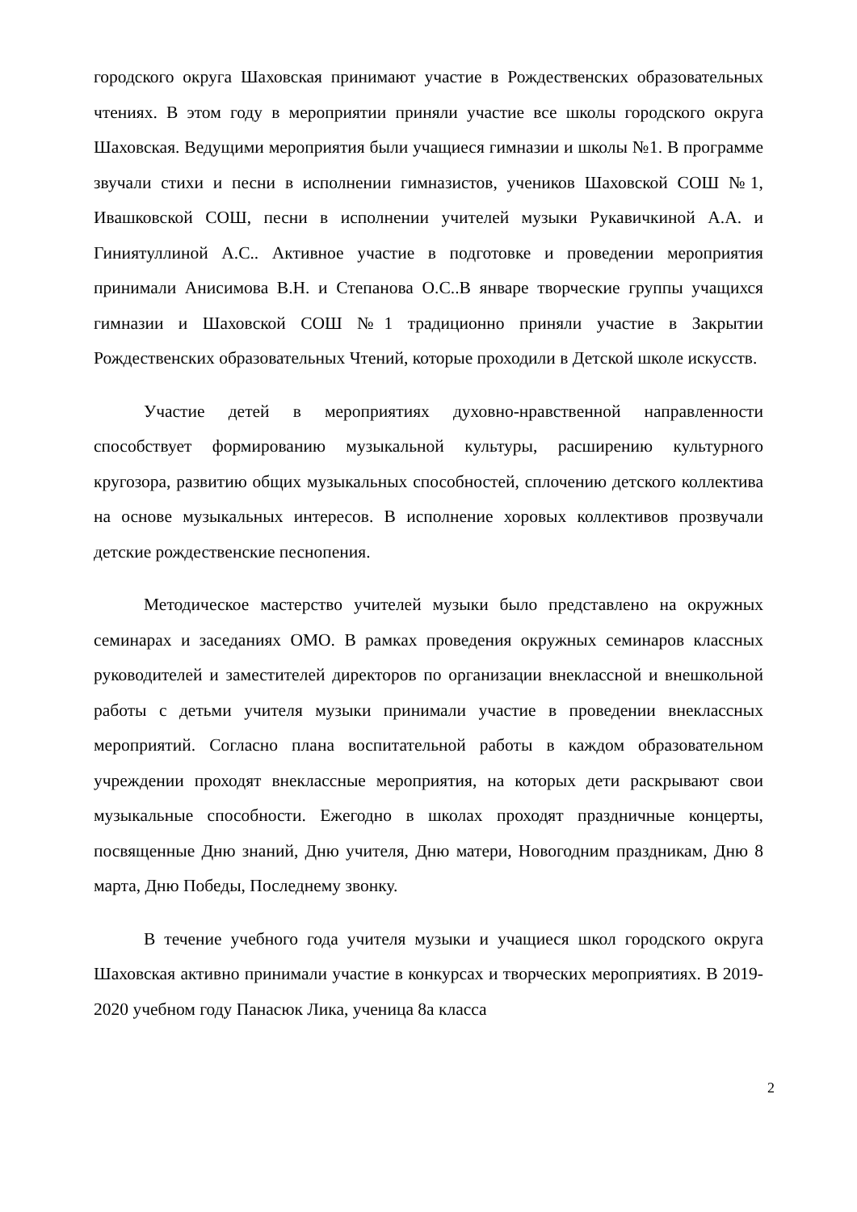городского округа Шаховская принимают участие в Рождественских образовательных чтениях. В этом году в мероприятии приняли участие все школы городского округа Шаховская. Ведущими мероприятия были учащиеся гимназии и школы №1. В программе звучали стихи и песни в исполнении гимназистов, учеников Шаховской СОШ №1, Ивашковской СОШ, песни в исполнении учителей музыки Рукавичкиной А.А. и Гиниятуллиной А.С.. Активное участие в подготовке и проведении мероприятия принимали Анисимова В.Н. и Степанова О.С..В январе творческие группы учащихся гимназии и Шаховской СОШ №1 традиционно приняли участие в Закрытии Рождественских образовательных Чтений, которые проходили в Детской школе искусств.
Участие детей в мероприятиях духовно-нравственной направленности способствует формированию музыкальной культуры, расширению культурного кругозора, развитию общих музыкальных способностей, сплочению детского коллектива на основе музыкальных интересов. В исполнение хоровых коллективов прозвучали детские рождественские песнопения.
Методическое мастерство учителей музыки было представлено на окружных семинарах и заседаниях ОМО. В рамках проведения окружных семинаров классных руководителей и заместителей директоров по организации внеклассной и внешкольной работы с детьми учителя музыки принимали участие в проведении внеклассных мероприятий. Согласно плана воспитательной работы в каждом образовательном учреждении проходят внеклассные мероприятия, на которых дети раскрывают свои музыкальные способности. Ежегодно в школах проходят праздничные концерты, посвященные Дню знаний, Дню учителя, Дню матери, Новогодним праздникам, Дню 8 марта, Дню Победы, Последнему звонку.
В течение учебного года учителя музыки и учащиеся школ городского округа Шаховская активно принимали участие в конкурсах и творческих мероприятиях. В 2019-2020 учебном году Панасюк Лика, ученица 8а класса
2